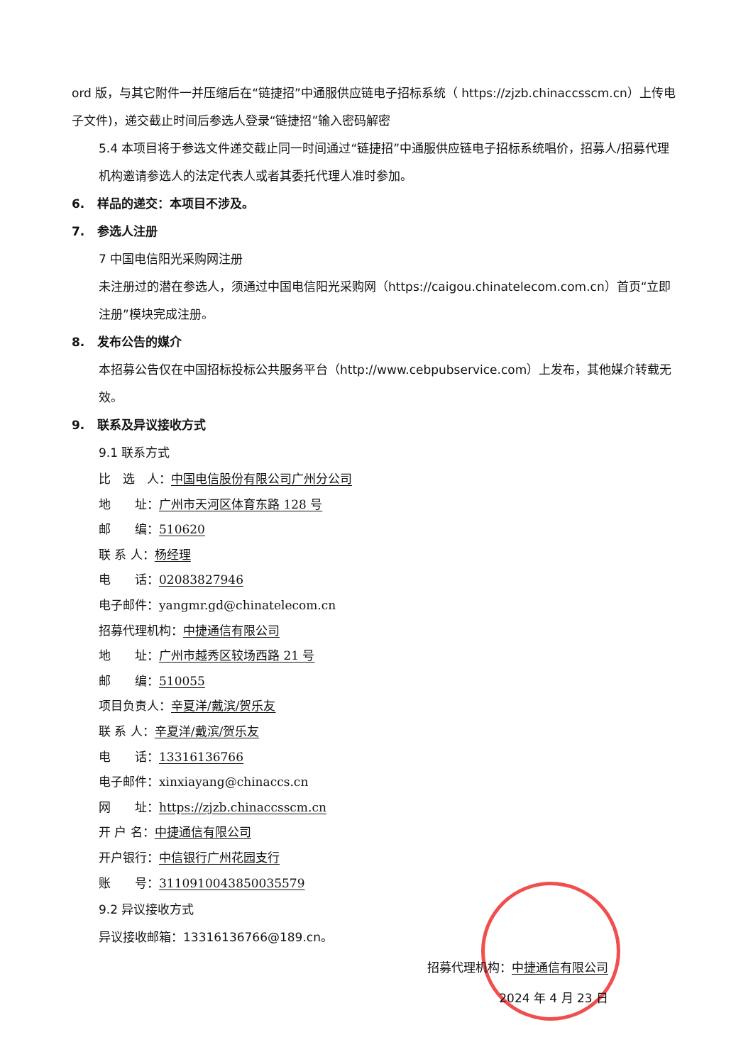ord 版，与其它附件一并压缩后在“链捷招”中通服供应链电子招标系统（ https://zjzb.chinaccsscm.cn）上传电子文件)，递交截止时间后参选人登录“链捷招”输入密码解密
5.4 本项目将于参选文件递交截止同一时间通过“链捷招”中通服供应链电子招标系统唱价，招募人/招募代理机构邀请参选人的法定代表人或者其委托代理人准时参加。
6. 样品的递交：本项目不涉及。
7. 参选人注册
7 中国电信阳光采购网注册
未注册过的潜在参选人，须通过中国电信阳光采购网（https://caigou.chinatelecom.com.cn）首页“立即注册”模块完成注册。
8. 发布公告的媒介
本招募公告仅在中国招标投标公共服务平台（http://www.cebpubservice.com）上发布，其他媒介转载无效。
9. 联系及异议接收方式
9.1 联系方式
比　选　人：中国电信股份有限公司广州分公司
地　　址：广州市天河区体育东路 128 号
邮　　编：510620
联 系 人：杨经理
电　　话：02083827946
电子邮件：yangmr.gd@chinatelecom.cn
招募代理机构：中捷通信有限公司
地　　址：广州市越秀区较场西路 21 号
邮　　编：510055
项目负责人：辛夏洋/戴滨/贺乐友
联 系 人：辛夏洋/戴滨/贺乐友
电　　话：13316136766
电子邮件：xinxiayang@chinaccs.cn
网　　址：https://zjzb.chinaccsscm.cn
开 户 名：中捷通信有限公司
开户银行：中信银行广州花园支行
账　　号：3110910043850035579
9.2 异议接收方式
异议接收邮箱：13316136766@189.cn。
招募代理机构：中捷通信有限公司
2024 年 4 月 23 日